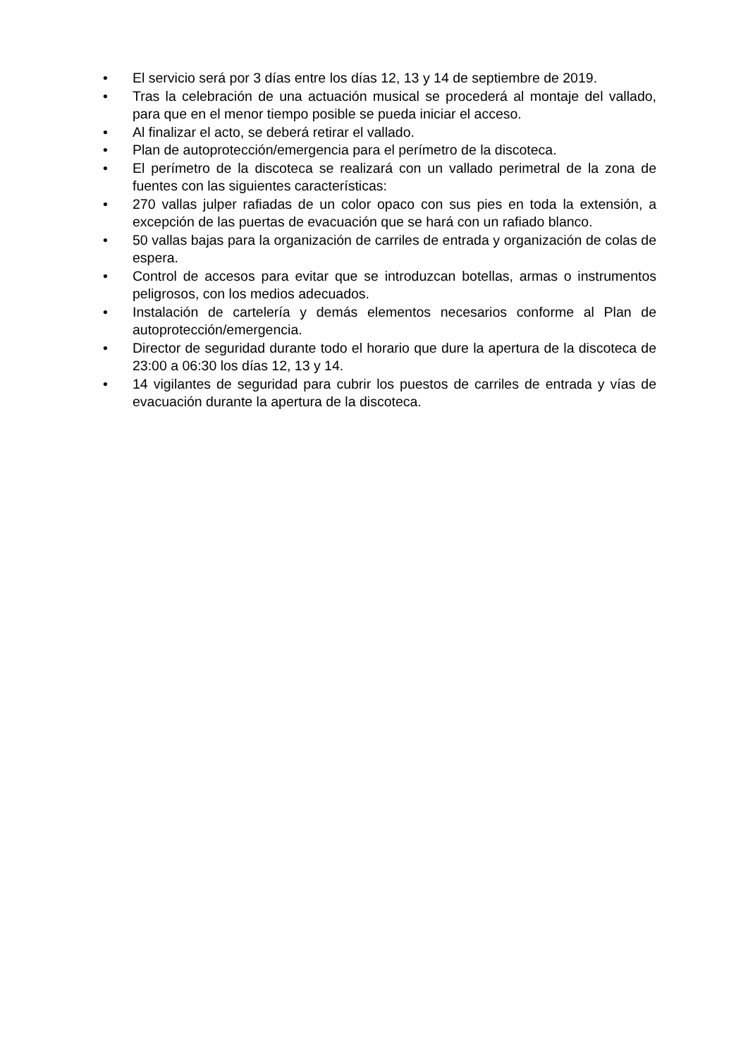• El servicio será por 3 días entre los días 12, 13 y 14 de septiembre de 2019.
• Tras la celebración de una actuación musical se procederá al montaje del vallado, para que en el menor tiempo posible se pueda iniciar el acceso.
• Al finalizar el acto, se deberá retirar el vallado.
• Plan de autoprotección/emergencia para el perímetro de la discoteca.
• El perímetro de la discoteca se realizará con un vallado perimetral de la zona de fuentes con las siguientes características:
• 270 vallas julper rafiadas de un color opaco con sus pies en toda la extensión, a excepción de las puertas de evacuación que se hará con un rafiado blanco.
• 50 vallas bajas para la organización de carriles de entrada y organización de colas de espera.
• Control de accesos para evitar que se introduzcan botellas, armas o instrumentos peligrosos, con los medios adecuados.
• Instalación de cartelería y demás elementos necesarios conforme al Plan de autoprotección/emergencia.
• Director de seguridad durante todo el horario que dure la apertura de la discoteca de 23:00 a 06:30 los días 12, 13 y 14.
• 14 vigilantes de seguridad para cubrir los puestos de carriles de entrada y vías de evacuación durante la apertura de la discoteca.